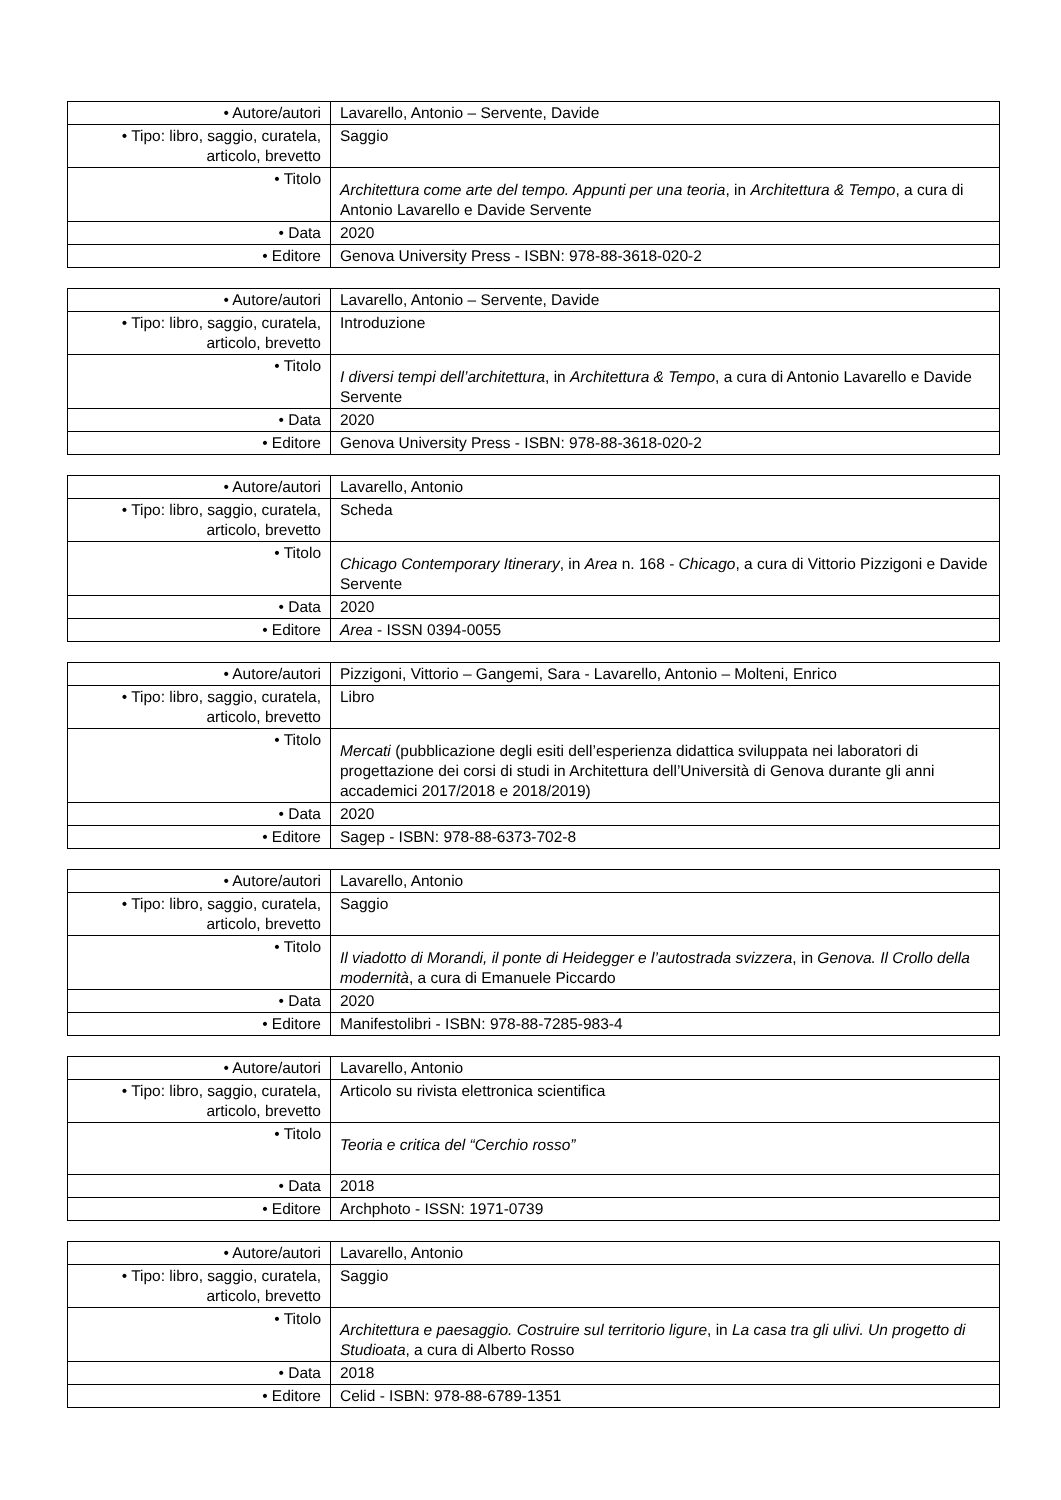| • Autore/autori | Lavarello, Antonio – Servente, Davide |
| • Tipo: libro, saggio, curatela, articolo, brevetto | Saggio |
| • Titolo | Architettura come arte del tempo. Appunti per una teoria , in Architettura & Tempo , a cura di Antonio Lavarello e Davide Servente |
| • Data | 2020 |
| • Editore | Genova University Press - ISBN: 978-88-3618-020-2 |
| • Autore/autori | Lavarello, Antonio – Servente, Davide |
| • Tipo: libro, saggio, curatela, articolo, brevetto | Introduzione |
| • Titolo | I diversi tempi dell’architettura , in Architettura & Tempo , a cura di Antonio Lavarello e Davide Servente |
| • Data | 2020 |
| • Editore | Genova University Press - ISBN: 978-88-3618-020-2 |
| • Autore/autori | Lavarello, Antonio |
| • Tipo: libro, saggio, curatela, articolo, brevetto | Scheda |
| • Titolo | Chicago Contemporary Itinerary , in Area n. 168 - Chicago , a cura di Vittorio Pizzigoni e Davide Servente |
| • Data | 2020 |
| • Editore | Area - ISSN 0394-0055 |
| • Autore/autori | Pizzigoni, Vittorio – Gangemi, Sara - Lavarello, Antonio – Molteni, Enrico |
| • Tipo: libro, saggio, curatela, articolo, brevetto | Libro |
| • Titolo | Mercati (pubblicazione degli esiti dell’esperienza didattica sviluppata nei laboratori di progettazione dei corsi di studi in Architettura dell’Università di Genova durante gli anni accademici 2017/2018 e 2018/2019) |
| • Data | 2020 |
| • Editore | Sagep - ISBN: 978-88-6373-702-8 |
| • Autore/autori | Lavarello, Antonio |
| • Tipo: libro, saggio, curatela, articolo, brevetto | Saggio |
| • Titolo | Il viadotto di Morandi, il ponte di Heidegger e l’autostrada svizzera , in Genova. Il Crollo della modernità , a cura di Emanuele Piccardo |
| • Data | 2020 |
| • Editore | Manifestolibri - ISBN: 978-88-7285-983-4 |
| • Autore/autori | Lavarello, Antonio |
| • Tipo: libro, saggio, curatela, articolo, brevetto | Articolo su rivista elettronica scientifica |
| • Titolo | Teoria e critica del “Cerchio rosso” |
| • Data | 2018 |
| • Editore | Archphoto - ISSN: 1971-0739 |
| • Autore/autori | Lavarello, Antonio |
| • Tipo: libro, saggio, curatela, articolo, brevetto | Saggio |
| • Titolo | Architettura e paesaggio. Costruire sul territorio ligure , in La casa tra gli ulivi. Un progetto di Studioata , a cura di Alberto Rosso |
| • Data | 2018 |
| • Editore | Celid - ISBN: 978-88-6789-1351 |